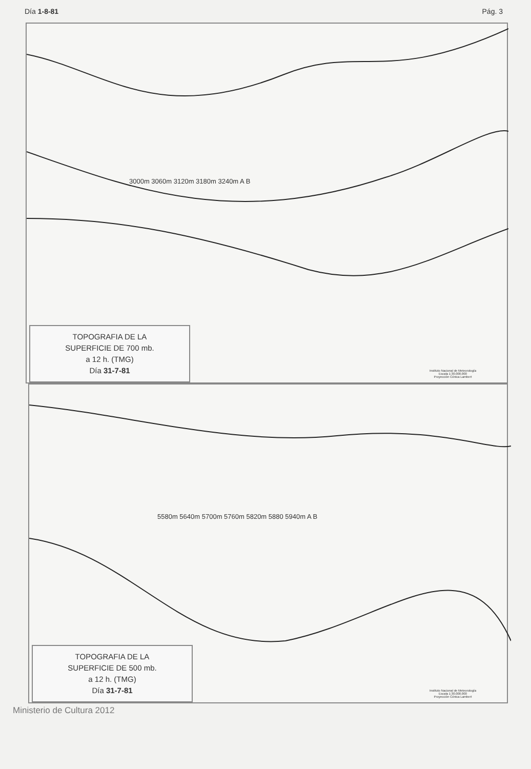Día 1-8-81 Pág. 3
3000m 3060m 3120m 3180m 3240m A B
TOPOGRAFIA DE LA
SUPERFICIE DE 700 mb.
a 12 h. (TMG)
Día 31-7-81
Instituto Nacional de Meteorología
Escala 1:30.000.000
Proyección Cónica Lambert
5580m 5640m 5700m 5760m 5820m 5880 5940m A B
TOPOGRAFIA DE LA
SUPERFICIE DE 500 mb.
a 12 h. (TMG)
Día 31-7-81
Instituto Nacional de Meteorología
Escala 1:30.000.000
Proyección Cónica Lambert
Ministerio de Cultura 2012